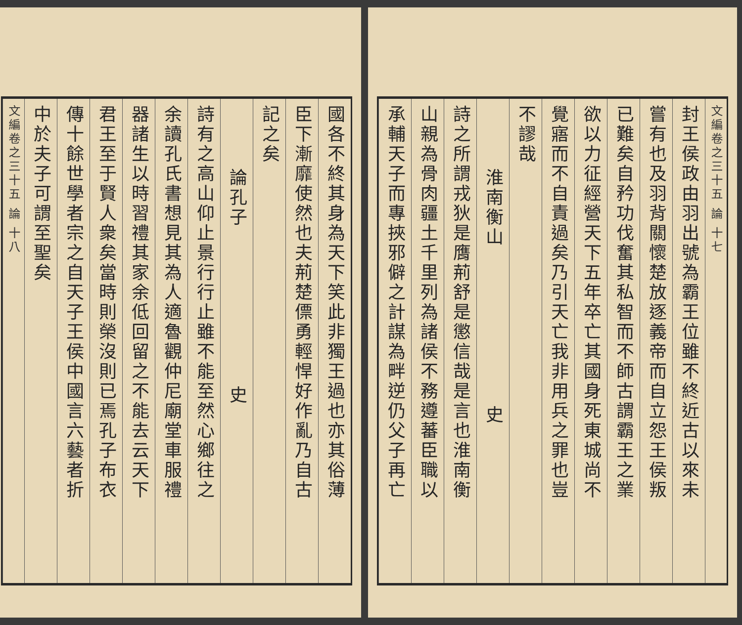文編卷之三十五 論 十七
封王侯政由羽出號為霸王位雖不終近古以來未
嘗有也及羽背關懷楚放逐義帝而自立怨王侯叛
已難矣自矜功伐奮其私智而不師古謂霸王之業
欲以力征經營天下五年卒亡其國身死東城尚不
覺寤而不自責過矣乃引天亡我非用兵之罪也豈
不謬哉
淮南衡山史
詩之所謂戎狄是膺荊舒是懲信哉是言也淮南衡
山親為骨肉疆土千里列為諸侯不務遵蕃臣職以
承輔天子而專挾邪僻之計謀為畔逆仍父子再亡
國各不終其身為天下笑此非獨王過也亦其俗薄
臣下漸靡使然也夫荊楚僄勇輕悍好作亂乃自古
記之矣
論孔子史
詩有之高山仰止景行行止雖不能至然心鄉往之
余讀孔氏書想見其為人適魯觀仲尼廟堂車服禮
器諸生以時習禮其家余低回留之不能去云天下
君王至于賢人衆矣當時則榮沒則已焉孔子布衣
傳十餘世學者宗之自天子王侯中國言六藝者折
中於夫子可謂至聖矣
文編卷之三十五 論 十八